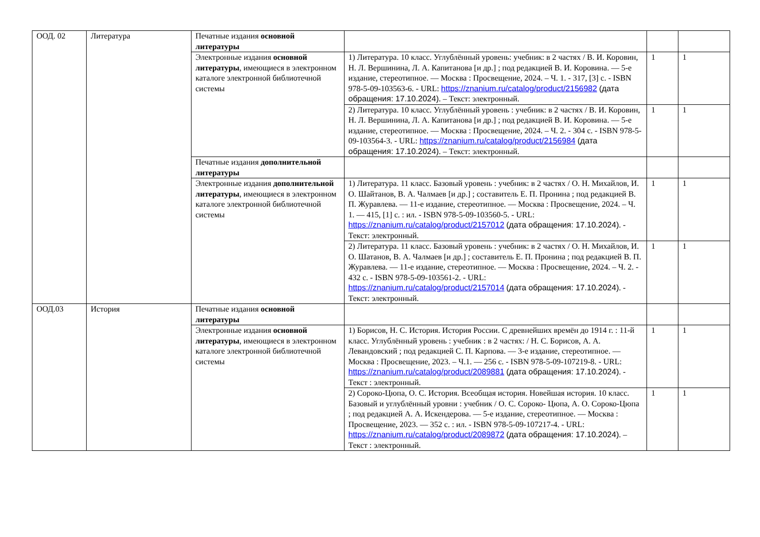| ООД. 02 | Литература | Печатные издания основной литературы | | | |
| | | Электронные издания основной литературы , имеющиеся в электронном каталоге электронной библиотечной системы | 1) Литература. 10 класс. Углублённый уровень: учебник: в 2 частях / В. И. Коровин, Н. Л. Вершинина, Л. А. Капитанова [и др.] ; под редакцией В. И. Коровина. — 5-е издание, стереотипное. — Москва : Просвещение, 2024. – Ч. 1. - 317, [3] с. - ISBN 978-5-09-103563-6. - URL: https://znanium.ru/catalog/product/2156982 (дата обращения: 17.10.2024) . – Текст: электронный. | 1 | 1 |
| | | | 2) Литература. 10 класс. Углублённый уровень : учебник: в 2 частях / В. И. Коровин, Н. Л. Вершинина, Л. А. Капитанова [и др.] ; под редакцией В. И. Коровина. — 5-е издание, стереотипное. — Москва : Просвещение, 2024. – Ч. 2. - 304 с. - ISBN 978-5-09-103564-3. - URL: https://znanium.ru/catalog/product/2156984 (дата обращения: 17.10.2024) . – Текст: электронный. | 1 | 1 |
| | | Печатные издания дополнительной литературы | | | |
| | | Электронные издания дополнительной литературы , имеющиеся в электронном каталоге электронной библиотечной системы | 1) Литература. 11 класс. Базовый уровень : учебник: в 2 частях / О. Н. Михайлов, И. О. Шайтанов, В. А. Чалмаев [и др.] ; составитель Е. П. Пронина ; под редакцией В. П. Журавлева. — 11-е издание, стереотипное. — Москва : Просвещение, 2024. – Ч. 1. — 415, [1] с. : ил. - ISBN 978-5-09-103560-5. - URL: https://znanium.ru/catalog/product/2157012 (дата обращения: 17.10.2024) . - Текст: электронный. | 1 | 1 |
| | | | 2) Литература. 11 класс. Базовый уровень : учебник: в 2 частях / О. Н. Михайлов, И. О. Шатанов, В. А. Чалмаев [и др.] ; составитель Е. П. Пронина ; под редакцией В. П. Журавлева. — 11-е издание, стереотипное. — Москва : Просвещение, 2024. – Ч. 2. - 432 с. - ISBN 978-5-09-103561-2. - URL: https://znanium.ru/catalog/product/2157014 (дата обращения: 17.10.2024) . - Текст: электронный. | 1 | 1 |
| ООД.03 | История | Печатные издания основной литературы | | | |
| | | Электронные издания основной литературы , имеющиеся в электронном каталоге электронной библиотечной системы | 1) Борисов, Н. С. История. История России. С древнейших времён до 1914 г. : 11-й класс. Углублённый уровень : учебник : в 2 частях: / Н. С. Борисов, А. А. Левандовский ; под редакцией С. П. Карпова. — 3-е издание, стереотипное. — Москва : Просвещение, 2023. – Ч.1. — 256 с. - ISBN 978-5-09-107219-8. - URL: https://znanium.ru/catalog/product/2089881 (дата обращения: 17.10.2024) . - Текст : электронный. | 1 | 1 |
| | | | 2) Сороко-Цюпа, О. С. История. Всеобщая история. Новейшая история. 10 класс. Базовый и углублённый уровни : учебник / О. С. Сороко- Цюпа, А. О. Сороко-Цюпа ; под редакцией А. А. Искендерова. — 5-е издание, стереотипное. — Москва : Просвещение, 2023. — 352 с. : ил. - ISBN 978-5-09-107217-4. - URL: https://znanium.ru/catalog/product/2089872 (дата обращения: 17.10.2024) . – Текст : электронный. | 1 | 1 |